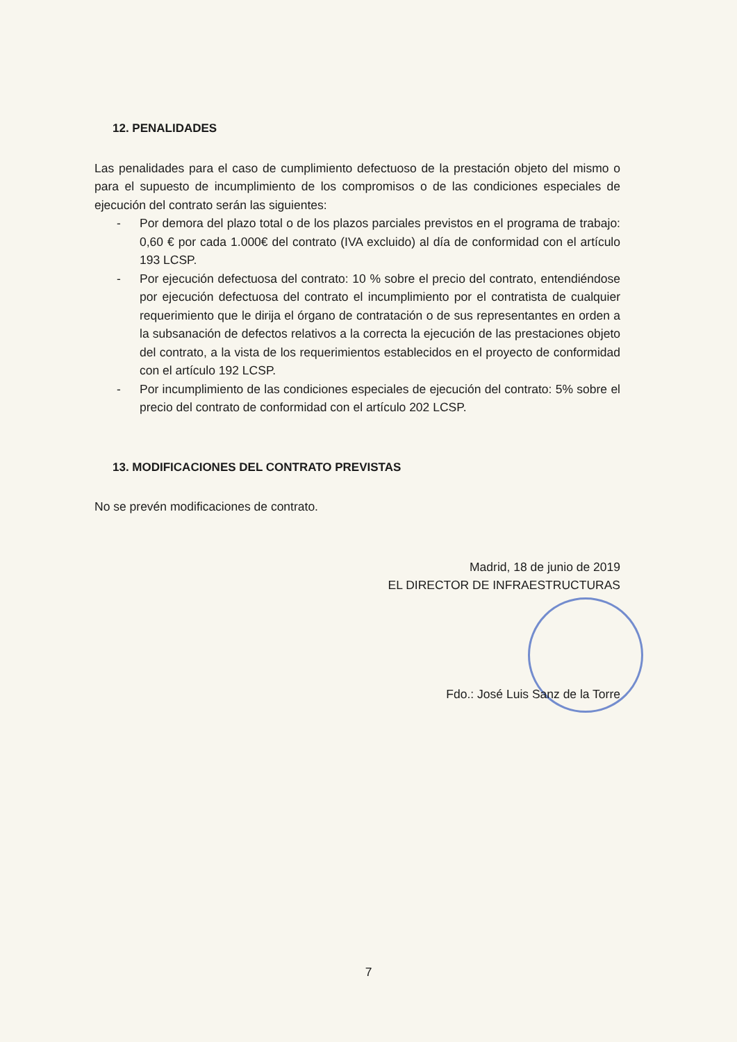12. PENALIDADES
Las penalidades para el caso de cumplimiento defectuoso de la prestación objeto del mismo o para el supuesto de incumplimiento de los compromisos o de las condiciones especiales de ejecución del contrato serán las siguientes:
- Por demora del plazo total o de los plazos parciales previstos en el programa de trabajo: 0,60 € por cada 1.000€ del contrato (IVA excluido) al día de conformidad con el artículo 193 LCSP.
- Por ejecución defectuosa del contrato: 10 % sobre el precio del contrato, entendiéndose por ejecución defectuosa del contrato el incumplimiento por el contratista de cualquier requerimiento que le dirija el órgano de contratación o de sus representantes en orden a la subsanación de defectos relativos a la correcta la ejecución de las prestaciones objeto del contrato, a la vista de los requerimientos establecidos en el proyecto de conformidad con el artículo 192 LCSP.
- Por incumplimiento de las condiciones especiales de ejecución del contrato: 5% sobre el precio del contrato de conformidad con el artículo 202 LCSP.
13. MODIFICACIONES DEL CONTRATO PREVISTAS
No se prevén modificaciones de contrato.
Madrid, 18 de junio de 2019
EL DIRECTOR DE INFRAESTRUCTURAS
Fdo.: José Luis Sanz de la Torre
7